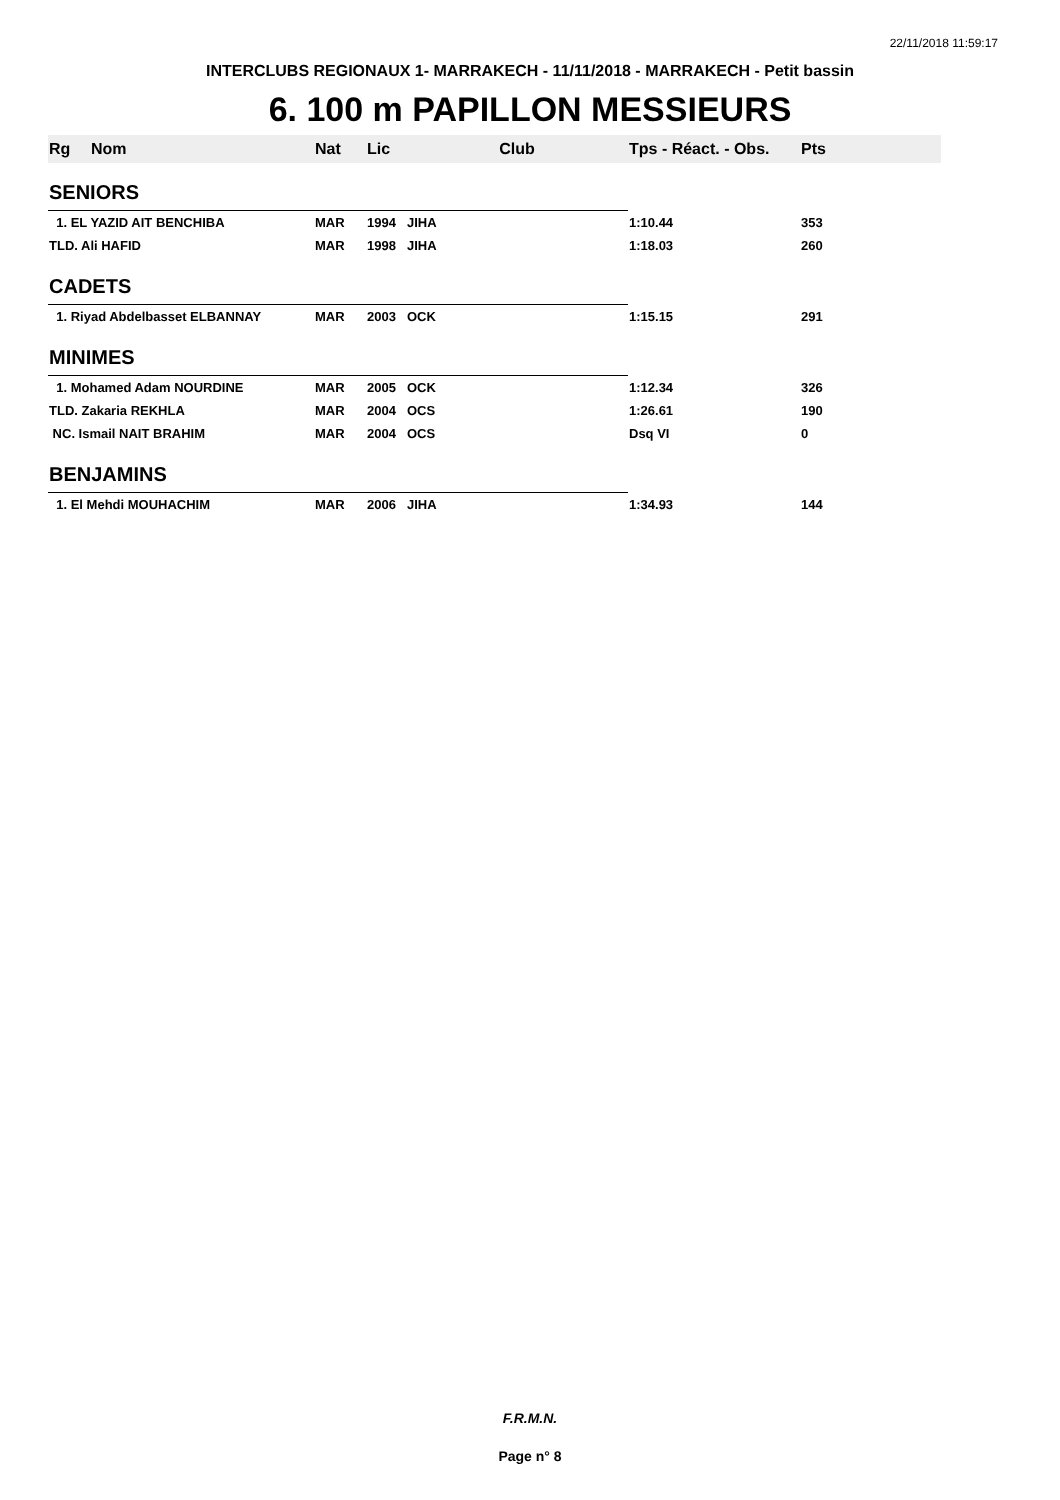22/11/2018 11:59:17
INTERCLUBS REGIONAUX 1- MARRAKECH - 11/11/2018 - MARRAKECH - Petit bassin
6. 100 m PAPILLON MESSIEURS
| Rg | Nom | Nat | Lic | Club | Tps - Réact. - Obs. | Pts |
| --- | --- | --- | --- | --- | --- | --- |
| SENIORS | | | | | | |
| 1. EL YAZID AIT BENCHIBA | | MAR | 1994 | JIHA | 1:10.44 | 353 |
| TLD. Ali HAFID | | MAR | 1998 | JIHA | 1:18.03 | 260 |
| CADETS | | | | | | |
| 1. Riyad Abdelbasset ELBANNAY | | MAR | 2003 | OCK | 1:15.15 | 291 |
| MINIMES | | | | | | |
| 1. Mohamed Adam NOURDINE | | MAR | 2005 | OCK | 1:12.34 | 326 |
| TLD. Zakaria REKHLA | | MAR | 2004 | OCS | 1:26.61 | 190 |
| NC. Ismail NAIT BRAHIM | | MAR | 2004 | OCS | Dsq VI | 0 |
| BENJAMINS | | | | | | |
| 1. El Mehdi MOUHACHIM | | MAR | 2006 | JIHA | 1:34.93 | 144 |
F.R.M.N.
Page n° 8